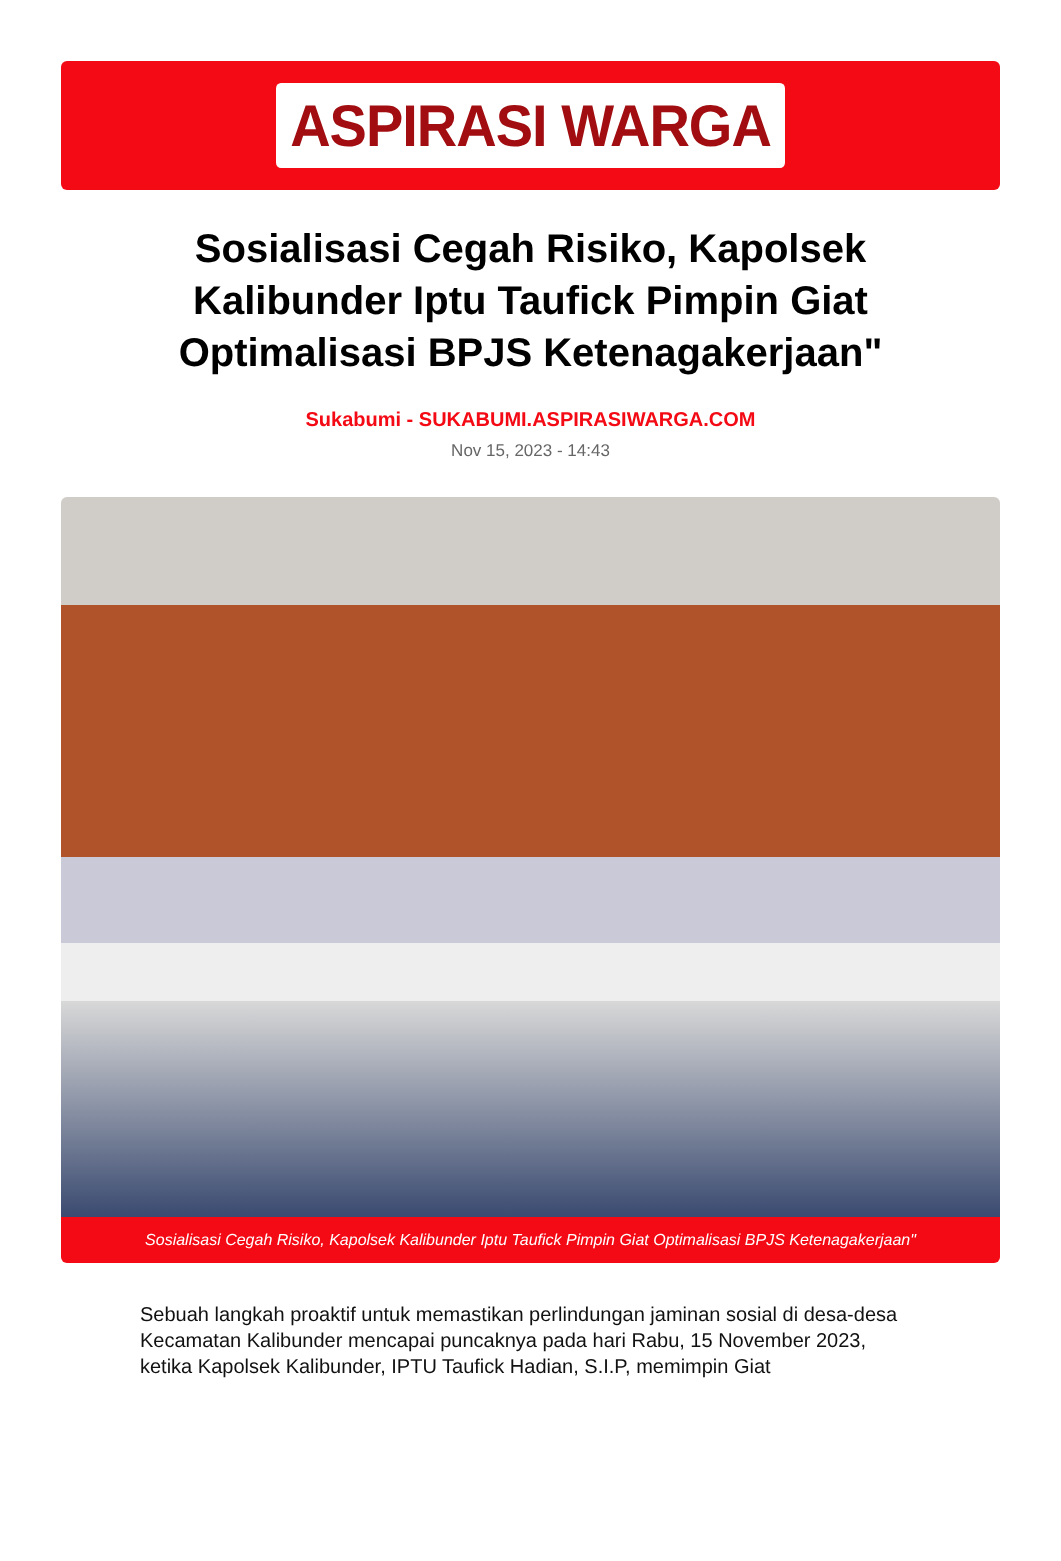ASPIRASI WARGA
Sosialisasi Cegah Risiko, Kapolsek Kalibunder Iptu Taufick Pimpin Giat Optimalisasi BPJS Ketenagakerjaan"
Sukabumi - SUKABUMI.ASPIRASIWARGA.COM
Nov 15, 2023 - 14:43
Sosialisasi Cegah Risiko, Kapolsek Kalibunder Iptu Taufick Pimpin Giat Optimalisasi BPJS Ketenagakerjaan"
Sebuah langkah proaktif untuk memastikan perlindungan jaminan sosial di desa-desa Kecamatan Kalibunder mencapai puncaknya pada hari Rabu, 15 November 2023, ketika Kapolsek Kalibunder, IPTU Taufick Hadian, S.I.P, memimpin Giat